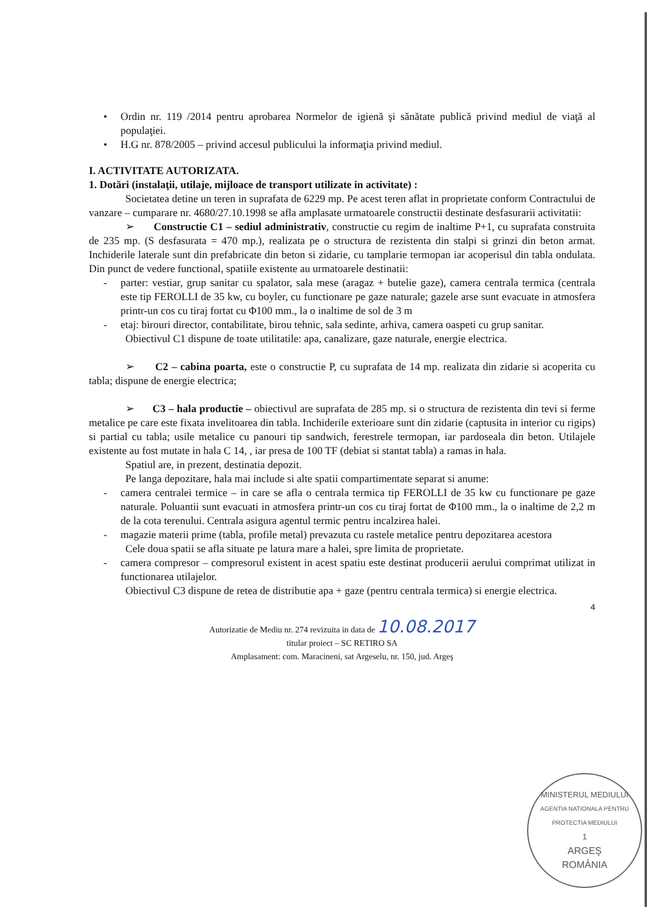• Ordin nr. 119 /2014 pentru aprobarea Normelor de igienă şi sănătate publică privind mediul de viaţă al populaţiei.
• H.G nr. 878/2005 – privind accesul publicului la informaţia privind mediul.
I. ACTIVITATE AUTORIZATA.
1. Dotări (instalaţii, utilaje, mijloace de transport utilizate in activitate) :
Societatea detine un teren in suprafata de 6229 mp. Pe acest teren aflat in proprietate conform Contractului de vanzare – cumparare nr. 4680/27.10.1998 se afla amplasate urmatoarele constructii destinate desfasurarii activitatii:
➢ Constructie C1 – sediul administrativ, constructie cu regim de inaltime P+1, cu suprafata construita de 235 mp. (S desfasurata = 470 mp.), realizata pe o structura de rezistenta din stalpi si grinzi din beton armat. Inchiderile laterale sunt din prefabricate din beton si zidarie, cu tamplarie termopan iar acoperisul din tabla ondulata. Din punct de vedere functional, spatiile existente au urmatoarele destinatii:
- parter: vestiar, grup sanitar cu spalator, sala mese (aragaz + butelie gaze), camera centrala termica (centrala este tip FEROLLI de 35 kw, cu boyler, cu functionare pe gaze naturale; gazele arse sunt evacuate in atmosfera printr-un cos cu tiraj fortat cu Φ100 mm., la o inaltime de sol de 3 m
- etaj: birouri director, contabilitate, birou tehnic, sala sedinte, arhiva, camera oaspeti cu grup sanitar.
Obiectivul C1 dispune de toate utilitatile: apa, canalizare, gaze naturale, energie electrica.
➢ C2 – cabina poarta, este o constructie P, cu suprafata de 14 mp. realizata din zidarie si acoperita cu tabla; dispune de energie electrica;
➢ C3 – hala productie – obiectivul are suprafata de 285 mp. si o structura de rezistenta din tevi si ferme metalice pe care este fixata invelitoarea din tabla. Inchiderile exterioare sunt din zidarie (captusita in interior cu rigips) si partial cu tabla; usile metalice cu panouri tip sandwich, ferestrele termopan, iar pardoseala din beton. Utilajele existente au fost mutate in hala C 14, , iar presa de 100 TF (debiat si stantat tabla) a ramas in hala.
Spatiul are, in prezent, destinatia depozit.
Pe langa depozitare, hala mai include si alte spatii compartimentate separat si anume:
- camera centralei termice – in care se afla o centrala termica tip FEROLLI de 35 kw cu functionare pe gaze naturale. Poluantii sunt evacuati in atmosfera printr-un cos cu tiraj fortat de Φ100 mm., la o inaltime de 2,2 m de la cota terenului. Centrala asigura agentul termic pentru incalzirea halei.
- magazie materii prime (tabla, profile metal) prevazuta cu rastele metalice pentru depozitarea acestora
Cele doua spatii se afla situate pe latura mare a halei, spre limita de proprietate.
- camera compresor – compresorul existent in acest spatiu este destinat producerii aerului comprimat utilizat in functionarea utilajelor.
Obiectivul C3 dispune de retea de distributie apa + gaze (pentru centrala termica) si energie electrica.
4
Autorizatie de Mediu nr. 274 revizuita in data de 10.08.2017
titular proiect – SC RETIRO SA
Amplasament: com. Maracineni, sat Argeselu, nr. 150, jud. Argeş
MINISTERUL MEDIULUI
AGENTIA NATIONALA PENTRU PROTECTIA MEDIULUI
1
ARGEŞ
ROMÂNIA